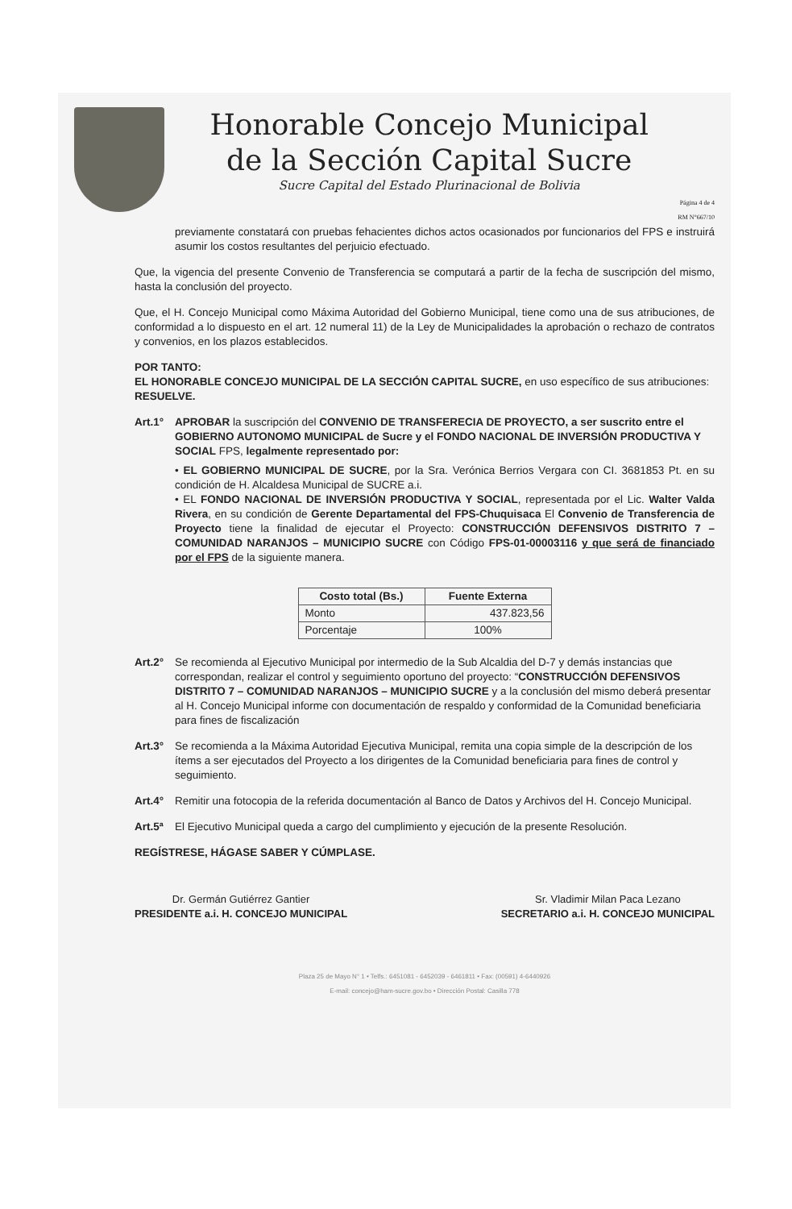Honorable Concejo Municipal
de la Sección Capital Sucre
Sucre Capital del Estado Plurinacional de Bolivia
Página 4 de 4
RM N°667/10
previamente constatará con pruebas fehacientes dichos actos ocasionados por funcionarios del FPS e instruirá asumir los costos resultantes del perjuicio efectuado.
Que, la vigencia del presente Convenio de Transferencia se computará a partir de la fecha de suscripción del mismo, hasta la conclusión del proyecto.
Que, el H. Concejo Municipal como Máxima Autoridad del Gobierno Municipal, tiene como una de sus atribuciones, de conformidad a lo dispuesto en el art. 12 numeral 11) de la Ley de Municipalidades la aprobación o rechazo de contratos y convenios, en los plazos establecidos.
POR TANTO:
EL HONORABLE CONCEJO MUNICIPAL DE LA SECCIÓN CAPITAL SUCRE, en uso específico de sus atribuciones:
RESUELVE.
Art.1° APROBAR la suscripción del CONVENIO DE TRANSFERECIA DE PROYECTO, a ser suscrito entre el GOBIERNO AUTONOMO MUNICIPAL de Sucre y el FONDO NACIONAL DE INVERSIÓN PRODUCTIVA Y SOCIAL FPS, legalmente representado por:
• EL GOBIERNO MUNICIPAL DE SUCRE, por la Sra. Verónica Berrios Vergara con CI. 3681853 Pt. en su condición de H. Alcaldesa Municipal de SUCRE a.i.
• EL FONDO NACIONAL DE INVERSIÓN PRODUCTIVA Y SOCIAL, representada por el Lic. Walter Valda Rivera, en su condición de Gerente Departamental del FPS-Chuquisaca El Convenio de Transferencia de Proyecto tiene la finalidad de ejecutar el Proyecto: CONSTRUCCIÓN DEFENSIVOS DISTRITO 7 – COMUNIDAD NARANJOS – MUNICIPIO SUCRE con Código FPS-01-00003116 y que será de financiado por el FPS de la siguiente manera.
| Costo total (Bs.) | Fuente Externa |
| --- | --- |
| Monto | 437.823,56 |
| Porcentaje | 100% |
Art.2° Se recomienda al Ejecutivo Municipal por intermedio de la Sub Alcaldia del D-7 y demás instancias que correspondan, realizar el control y seguimiento oportuno del proyecto: “CONSTRUCCIÓN DEFENSIVOS DISTRITO 7 – COMUNIDAD NARANJOS – MUNICIPIO SUCRE y a la conclusión del mismo deberá presentar al H. Concejo Municipal informe con documentación de respaldo y conformidad de la Comunidad beneficiaria para fines de fiscalización
Art.3° Se recomienda a la Máxima Autoridad Ejecutiva Municipal, remita una copia simple de la descripción de los ítems a ser ejecutados del Proyecto a los dirigentes de la Comunidad beneficiaria para fines de control y seguimiento.
Art.4° Remitir una fotocopia de la referida documentación al Banco de Datos y Archivos del H. Concejo Municipal.
Art.5ª El Ejecutivo Municipal queda a cargo del cumplimiento y ejecución de la presente Resolución.
REGÍSTRESE, HÁGASE SABER Y CÚMPLASE.
Dr. Germán Gutiérrez Gantier
PRESIDENTE a.i. H. CONCEJO MUNICIPAL
Sr. Vladimir Milan Paca Lezano
SECRETARIO a.i. H. CONCEJO MUNICIPAL
Plaza 25 de Mayo N° 1 • Telfs.: 6451081 - 6452039 - 6461811 • Fax: (00591) 4-6440926
E-mail: concejo@ham-sucre.gov.bo • Dirección Postal: Casilla 778